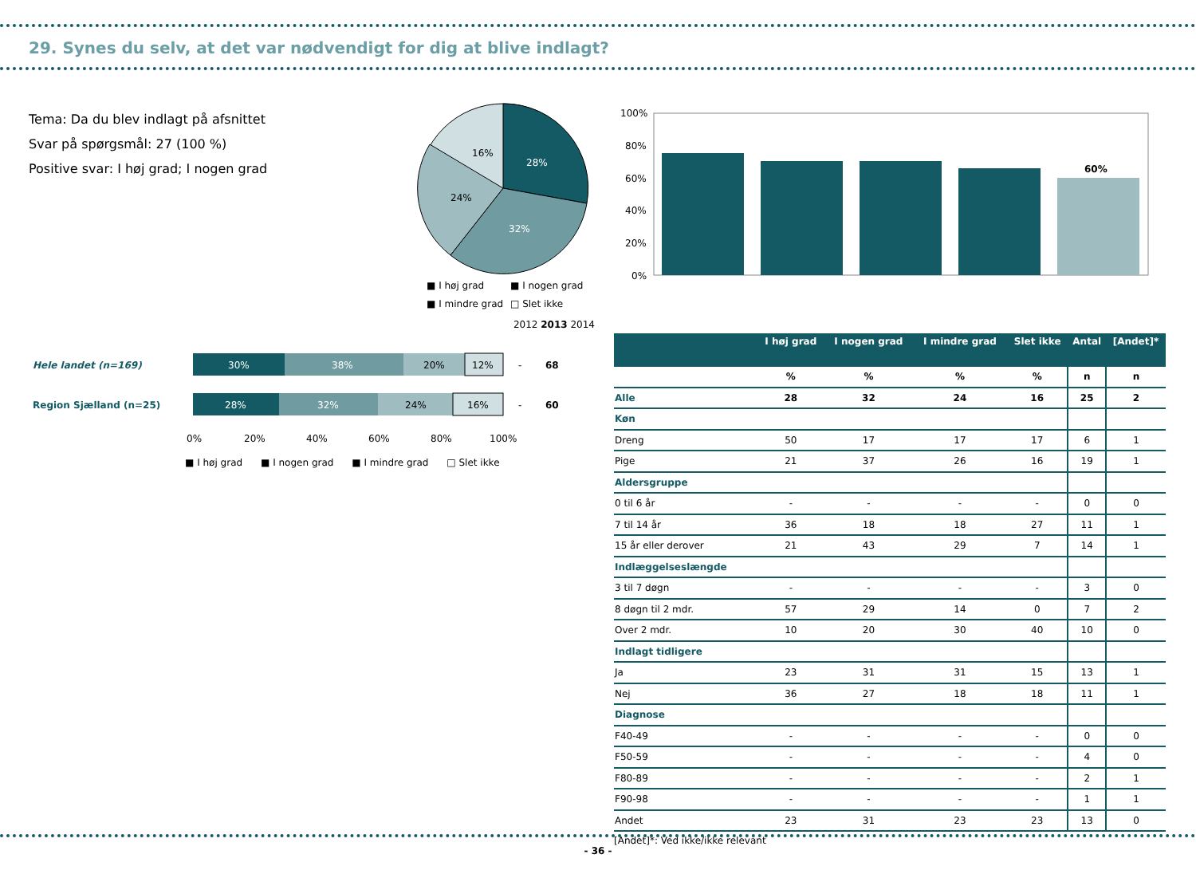29. Synes du selv, at det var nødvendigt for dig at blive indlagt?
Tema: Da du blev indlagt på afsnittet
Svar på spørgsmål: 27 (100 %)
Positive svar: I høj grad; I nogen grad
28%
32%
24%
16%
■ I høj grad
■ I nogen grad
■ I mindre grad
□ Slet ikke
100%
80%
60%
40%
20%
0%
60%
2012 2013 2014
Hele landet (n=169)
Region Sjælland (n=25)
30%
38%
20%
12%
-
68
28%
32%
24%
16%
-
60
0%
20%
40%
60%
80%
100%
■ I høj grad ■ I nogen grad ■ I mindre grad □ Slet ikke
| | I høj grad | I nogen grad | I mindre grad | Slet ikke | Antal | [Andet]* |
| --- | --- | --- | --- | --- | --- | --- |
| | % | % | % | % | n | n |
| Alle | 28 | 32 | 24 | 16 | 25 | 2 |
| Køn | | | | | | |
| Dreng | 50 | 17 | 17 | 17 | 6 | 1 |
| Pige | 21 | 37 | 26 | 16 | 19 | 1 |
| Aldersgruppe | | | | | | |
| 0 til 6 år | - | - | - | - | 0 | 0 |
| 7 til 14 år | 36 | 18 | 18 | 27 | 11 | 1 |
| 15 år eller derover | 21 | 43 | 29 | 7 | 14 | 1 |
| Indlæggelseslængde | | | | | | |
| 3 til 7 døgn | - | - | - | - | 3 | 0 |
| 8 døgn til 2 mdr. | 57 | 29 | 14 | 0 | 7 | 2 |
| Over 2 mdr. | 10 | 20 | 30 | 40 | 10 | 0 |
| Indlagt tidligere | | | | | | |
| Ja | 23 | 31 | 31 | 15 | 13 | 1 |
| Nej | 36 | 27 | 18 | 18 | 11 | 1 |
| Diagnose | | | | | | |
| F40-49 | - | - | - | - | 0 | 0 |
| F50-59 | - | - | - | - | 4 | 0 |
| F80-89 | - | - | - | - | 2 | 1 |
| F90-98 | - | - | - | - | 1 | 1 |
| Andet | 23 | 31 | 23 | 23 | 13 | 0 |
[Andet]*: Ved ikke/ikke relevant
- 36 -